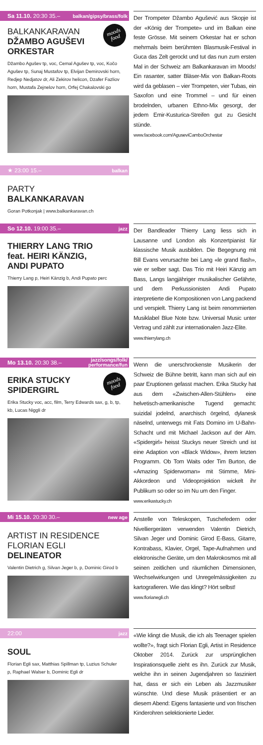Sa 11.10. 20:30 35.– balkan/gipsy/brass/folk
BALKANKARAVAN
DŽAMBO AGUŠEVI
ORKESTAR
moods
food
Džambo Agušev tp, voc, Cemal Agušev tp, voc, Kočo Agušev tp, Sunaj Mustafov tp, Elvijan Demirovski horn, Redjep Nedjatov dr, Ali Zekirov helicon, Dzafer Fazliov horn, Mustafa Zejnelov horn, Orfej Chakalovski go
Der Trompeter Džambo Agušević aus Skopje ist der «König der Trompete» und im Balkan eine feste Grösse. Mit seinem Orkestar hat er schon mehrmals beim berühmten Blasmusik-Festival in Guca das Zelt gerockt und tut das nun zum ersten Mal in der Schweiz am Balkankaravan im Moods! Ein rasanter, satter Bläser-Mix von Balkan-Roots wird da geblasen – vier Trompeten, vier Tubas, ein Saxofon und eine Trommel – und für einen brodelnden, urbanen Ethno-Mix gesorgt, der jedem Emir-Kusturica-Streifen gut zu Gesicht stünde.
www.facebook.com/AguseviCamboOrchestar
★ 23:00 15.– balkan
PARTY
BALKANKARAVAN
Goran Potkonjak | www.balkankaravan.ch
So 12.10. 19:00 35.– jazz
THIERRY LANG TRIO
feat. HEIRI KÄNZIG,
ANDI PUPATO
Thierry Lang p, Heiri Känzig b, Andi Pupato perc
Der Bandleader Thierry Lang liess sich in Lausanne und London als Konzertpianist für klassische Musik ausbilden. Die Begegnung mit Bill Evans verursachte bei Lang «le grand flash», wie er selber sagt. Das Trio mit Heiri Känzig am Bass, Langs langjähriger musikalischer Gefährte, und dem Perkussionisten Andi Pupato interpretierte die Kompositionen von Lang packend und verspielt. Thierry Lang ist beim renommierten Musiklabel Blue Note bzw. Universal Music unter Vertrag und zählt zur internationalen Jazz-Elite.
www.thierrylang.ch
Mo 13.10. 20:30 38.– jazz/songs/folk/
performance/fun
ERIKA STUCKY
SPIDERGIRL
moods
food
Erika Stucky voc, acc, film, Terry Edwards sax, g, b, tp, kb, Lucas Niggli dr
Wenn die unerschrockenste Musikerin der Schweiz die Bühne betritt, kann man sich auf ein paar Eruptionen gefasst machen. Erika Stucky hat aus dem «Zwischen-Allen-Stühlen» eine helvetisch-amerikanische Tugend gemacht: suizidal jodelnd, anarchisch örgelnd, dylanesk näselnd, unterwegs mit Fats Domino im U-Bahn-Schacht und mit Michael Jackson auf der Alm. «Spidergirl» heisst Stuckys neuer Streich und ist eine Adaption von «Black Widow», ihrem letzten Programm. Ob Tom Waits oder Tim Burton, die «Amazing Spiderwoman» mit Stimme, Mini-Akkordeon und Videoprojektion wickelt ihr Publikum so oder so im Nu um den Finger.
www.erikastucky.ch
Mi 15.10. 20:30 30.– new age
ARTIST IN RESIDENCE
FLORIAN EGLI
DELINEATOR
Valentin Dietrich g, Silvan Jeger b, p, Dominic Girod b
Anstelle von Teleskopen, Tuschefedern oder Nivelliergeräten verwenden Valentin Dietrich, Silvan Jeger und Dominic Girod E-Bass, Gitarre, Kontrabass, Klavier, Orgel, Tape-Aufnahmen und elektronische Geräte, um den Makrokosmos mit all seinen zeitlichen und räumlichen Dimensionen, Wechselwirkungen und Unregelmässigkeiten zu kartografieren. Wie das klingt? Hört selbst!
www.florianegli.ch
22:00 jazz
SOUL
Florian Egli sax, Matthias Spillman tp, Luzius Schuler p, Raphael Walser b, Dominic Egli dr
«Wie klingt die Musik, die ich als Teenager spielen wollte?», fragt sich Florian Egli, Artist in Residence Oktober 2014. Zurück zur ursprünglichen Inspirationsquelle zieht es ihn. Zurück zur Musik, welche ihn in seinen Jugendjahren so fasziniert hat, dass er sich ein Leben als Jazzmusiker wünschte. Und diese Musik präsentiert er an diesem Abend: Eigens fantasierte und von frischen Kinderohren selektionierte Lieder.